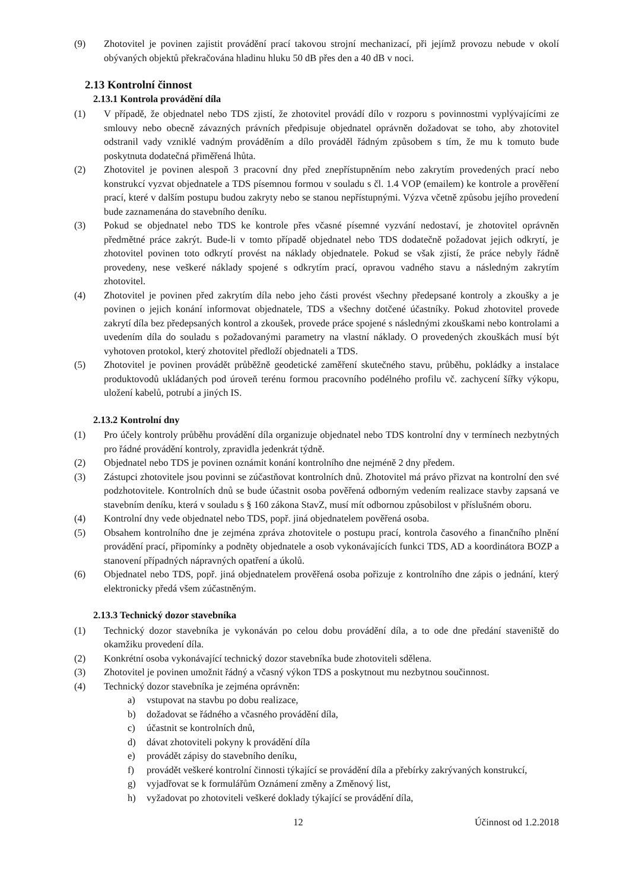(9) Zhotovitel je povinen zajistit provádění prací takovou strojní mechanizací, při jejímž provozu nebude v okolí obývaných objektů překračována hladinu hluku 50 dB přes den a 40 dB v noci.
2.13 Kontrolní činnost
2.13.1 Kontrola provádění díla
(1) V případě, že objednatel nebo TDS zjistí, že zhotovitel provádí dílo v rozporu s povinnostmi vyplývajícími ze smlouvy nebo obecně závazných právních předpisuje objednatel oprávněn dožadovat se toho, aby zhotovitel odstranil vady vzniklé vadným prováděním a dílo prováděl řádným způsobem s tím, že mu k tomuto bude poskytnuta dodatečná přiměřená lhůta.
(2) Zhotovitel je povinen alespoň 3 pracovní dny před znepřístupněním nebo zakrytím provedených prací nebo konstrukcí vyzvat objednatele a TDS písemnou formou v souladu s čl. 1.4 VOP (emailem) ke kontrole a prověření prací, které v dalším postupu budou zakryty nebo se stanou nepřístupnými. Výzva včetně způsobu jejího provedení bude zaznamenána do stavebního deníku.
(3) Pokud se objednatel nebo TDS ke kontrole přes včasné písemné vyzvání nedostaví, je zhotovitel oprávněn předmětné práce zakrýt. Bude-li v tomto případě objednatel nebo TDS dodatečně požadovat jejich odkrytí, je zhotovitel povinen toto odkrytí provést na náklady objednatele. Pokud se však zjistí, že práce nebyly řádně provedeny, nese veškeré náklady spojené s odkrytím prací, opravou vadného stavu a následným zakrytím zhotovitel.
(4) Zhotovitel je povinen před zakrytím díla nebo jeho části provést všechny předepsané kontroly a zkoušky a je povinen o jejich konání informovat objednatele, TDS a všechny dotčené účastníky. Pokud zhotovitel provede zakrytí díla bez předepsaných kontrol a zkoušek, provede práce spojené s následnými zkouškami nebo kontrolami a uvedením díla do souladu s požadovanými parametry na vlastní náklady. O provedených zkouškách musí být vyhotoven protokol, který zhotovitel předloží objednateli a TDS.
(5) Zhotovitel je povinen provádět průběžně geodetické zaměření skutečného stavu, průběhu, pokládky a instalace produktovodů ukládaných pod úroveň terénu formou pracovního podélného profilu vč. zachycení šířky výkopu, uložení kabelů, potrubí a jiných IS.
2.13.2 Kontrolní dny
(1) Pro účely kontroly průběhu provádění díla organizuje objednatel nebo TDS kontrolní dny v termínech nezbytných pro řádné provádění kontroly, zpravidla jedenkrát týdně.
(2) Objednatel nebo TDS je povinen oznámit konání kontrolního dne nejméně 2 dny předem.
(3) Zástupci zhotovitele jsou povinni se zúčastňovat kontrolních dnů. Zhotovitel má právo přizvat na kontrolní den své podzhotovitele. Kontrolních dnů se bude účastnit osoba pověřená odborným vedením realizace stavby zapsaná ve stavebním deníku, která v souladu s § 160 zákona StavZ, musí mít odbornou způsobilost v příslušném oboru.
(4) Kontrolní dny vede objednatel nebo TDS, popř. jiná objednatelem pověřená osoba.
(5) Obsahem kontrolního dne je zejména zpráva zhotovitele o postupu prací, kontrola časového a finančního plnění provádění prací, připomínky a podněty objednatele a osob vykonávajících funkci TDS, AD a koordinátora BOZP a stanovení případných nápravných opatření a úkolů.
(6) Objednatel nebo TDS, popř. jiná objednatelem prověřená osoba pořizuje z kontrolního dne zápis o jednání, který elektronicky předá všem zúčastněným.
2.13.3 Technický dozor stavebníka
(1) Technický dozor stavebníka je vykonáván po celou dobu provádění díla, a to ode dne předání staveniště do okamžiku provedení díla.
(2) Konkrétní osoba vykonávající technický dozor stavebníka bude zhotoviteli sdělena.
(3) Zhotovitel je povinen umožnit řádný a včasný výkon TDS a poskytnout mu nezbytnou součinnost.
(4) Technický dozor stavebníka je zejména oprávněn:
a) vstupovat na stavbu po dobu realizace,
b) dožadovat se řádného a včasného provádění díla,
c) účastnit se kontrolních dnů,
d) dávat zhotoviteli pokyny k provádění díla
e) provádět zápisy do stavebního deníku,
f) provádět veškeré kontrolní činnosti týkající se provádění díla a přebírky zakrývaných konstrukcí,
g) vyjadřovat se k formulářům Oznámení změny a Změnový list,
h) vyžadovat po zhotoviteli veškeré doklady týkající se provádění díla,
12 Účinnost od 1.2.2018